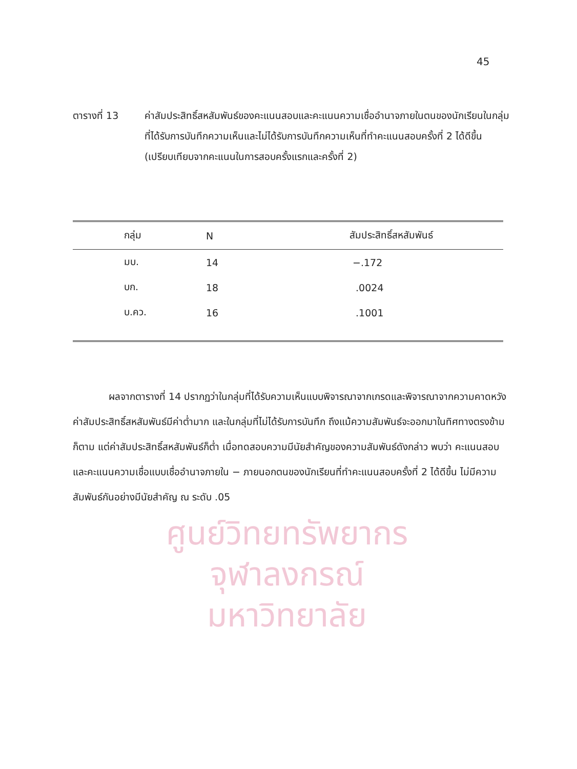ศูนย์วิทยทรัพยากร
จุฬาลงกรณ์มหาวิทยาลัย
45
ตารางที่ 13 ค่าสัมประสิทธิ์สหสัมพันธ์ของคะแนนสอบและคะแนนความเชื่ออำนาจภายในตนของนักเรียนในกลุ่มที่ได้รับการบันทึกความเห็นและไม่ได้รับการบันทึกความเห็นที่ทำคะแนนสอบครั้งที่ 2 ได้ดีขึ้น (เปรียบเทียบจากคะแนนในการสอบครั้งแรกและครั้งที่ 2)
| กลุ่ม | N | สัมประสิทธิ์สหสัมพันธ์ |
| --- | --- | --- |
| มบ. | 14 | −.172 |
| บก. | 18 | .0024 |
| บ.คว. | 16 | .1001 |
ผลจากตารางที่ 14 ปรากฏว่าในกลุ่มที่ได้รับความเห็นแบบพิจารณาจากเกรดและพิจารณาจากความคาดหวัง ค่าสัมประสิทธิ์สหสัมพันธ์มีค่าต่ำมาก และในกลุ่มที่ไม่ได้รับการบันทึก ถึงแม้ความสัมพันธ์จะออกมาในทิศทางตรงข้ามก็ตาม แต่ค่าสัมประสิทธิ์สหสัมพันธ์ก็ต่ำ เมื่อทดสอบความมีนัยสำคัญของความสัมพันธ์ดังกล่าว พบว่า คะแนนสอบและคะแนนความเชื่อแบบเชื่ออำนาจภายใน − ภายนอกตนของนักเรียนที่ทำคะแนนสอบครั้งที่ 2 ได้ดีขึ้น ไม่มีความสัมพันธ์กันอย่างมีนัยสำคัญ ณ ระดับ .05